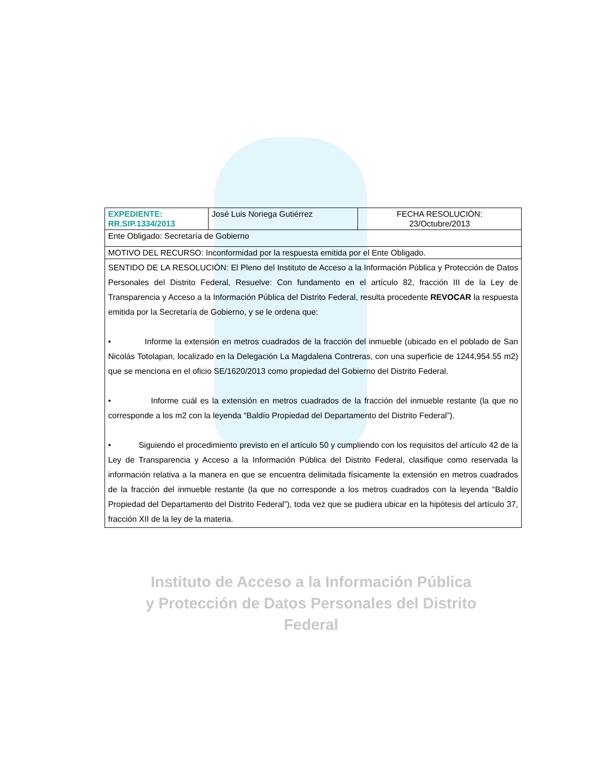Instituto de Acceso a la Información Pública
y Protección de Datos Personales del Distrito Federal
| EXPEDIENTE: RR.SIP.1334/2013 | José Luis Noriega Gutiérrez | FECHA RESOLUCIÓN: 23/Octubre/2013 |
| Ente Obligado: Secretaría de Gobierno | | |
| MOTIVO DEL RECURSO: Inconformidad por la respuesta emitida por el Ente Obligado. | | |
| SENTIDO DE LA RESOLUCIÓN: El Pleno del Instituto de Acceso a la Información Pública y Protección de Datos Personales del Distrito Federal, Resuelve: Con fundamento en el artículo 82, fracción III de la Ley de Transparencia y Acceso a la Información Pública del Distrito Federal, resulta procedente REVOCAR la respuesta emitida por la Secretaría de Gobierno, y se le ordena que: • Informe la extensión en metros cuadrados de la fracción del inmueble (ubicado en el poblado de San Nicolás Totolapan, localizado en la Delegación La Magdalena Contreras, con una superficie de 1244,954.55 m2) que se menciona en el oficio SE/1620/2013 como propiedad del Gobierno del Distrito Federal. • Informe cuál es la extensión en metros cuadrados de la fracción del inmueble restante (la que no corresponde a los m2 con la leyenda “Baldío Propiedad del Departamento del Distrito Federal”). • Siguiendo el procedimiento previsto en el artículo 50 y cumpliendo con los requisitos del artículo 42 de la Ley de Transparencia y Acceso a la Información Pública del Distrito Federal, clasifique como reservada la información relativa a la manera en que se encuentra delimitada físicamente la extensión en metros cuadrados de la fracción del inmueble restante (la que no corresponde a los metros cuadrados con la leyenda “Baldío Propiedad del Departamento del Distrito Federal”), toda vez que se pudiera ubicar en la hipótesis del artículo 37, fracción XII de la ley de la materia. | | |